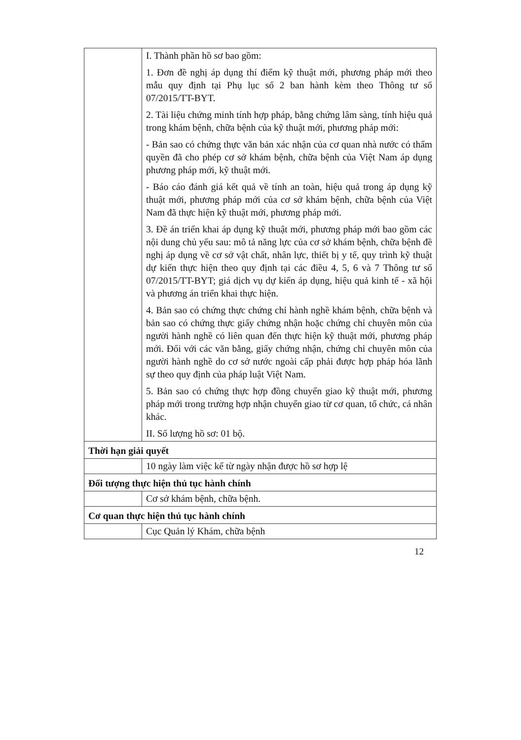| | I. Thành phần hồ sơ bao gồm: 1. Đơn đề nghị áp dụng thí điểm kỹ thuật mới, phương pháp mới theo mẫu quy định tại Phụ lục số 2 ban hành kèm theo Thông tư số 07/2015/TT-BYT. 2. Tài liệu chứng minh tính hợp pháp, bằng chứng lâm sàng, tính hiệu quả trong khám bệnh, chữa bệnh của kỹ thuật mới, phương pháp mới: - Bản sao có chứng thực văn bản xác nhận của cơ quan nhà nước có thẩm quyền đã cho phép cơ sở khám bệnh, chữa bệnh của Việt Nam áp dụng phương pháp mới, kỹ thuật mới. - Báo cáo đánh giá kết quả về tính an toàn, hiệu quả trong áp dụng kỹ thuật mới, phương pháp mới của cơ sở khám bệnh, chữa bệnh của Việt Nam đã thực hiện kỹ thuật mới, phương pháp mới. 3. Đề án triển khai áp dụng kỹ thuật mới, phương pháp mới bao gồm các nội dung chủ yếu sau: mô tả năng lực của cơ sở khám bệnh, chữa bệnh đề nghị áp dụng về cơ sở vật chất, nhân lực, thiết bị y tế, quy trình kỹ thuật dự kiến thực hiện theo quy định tại các điều 4, 5, 6 và 7 Thông tư số 07/2015/TT-BYT; giá dịch vụ dự kiến áp dụng, hiệu quả kinh tế - xã hội và phương án triển khai thực hiện. 4. Bản sao có chứng thực chứng chỉ hành nghề khám bệnh, chữa bệnh và bản sao có chứng thực giấy chứng nhận hoặc chứng chỉ chuyên môn của người hành nghề có liên quan đến thực hiện kỹ thuật mới, phương pháp mới. Đối với các văn bằng, giấy chứng nhận, chứng chỉ chuyên môn của người hành nghề do cơ sở nước ngoài cấp phải được hợp pháp hóa lãnh sự theo quy định của pháp luật Việt Nam. 5. Bản sao có chứng thực hợp đồng chuyển giao kỹ thuật mới, phương pháp mới trong trường hợp nhận chuyển giao từ cơ quan, tổ chức, cá nhân khác. II. Số lượng hồ sơ: 01 bộ. |
| Thời hạn giải quyết | |
| | 10 ngày làm việc kể từ ngày nhận được hồ sơ hợp lệ |
| Đối tượng thực hiện thủ tục hành chính | |
| | Cơ sở khám bệnh, chữa bệnh. |
| Cơ quan thực hiện thủ tục hành chính | |
| | Cục Quản lý Khám, chữa bệnh |
12